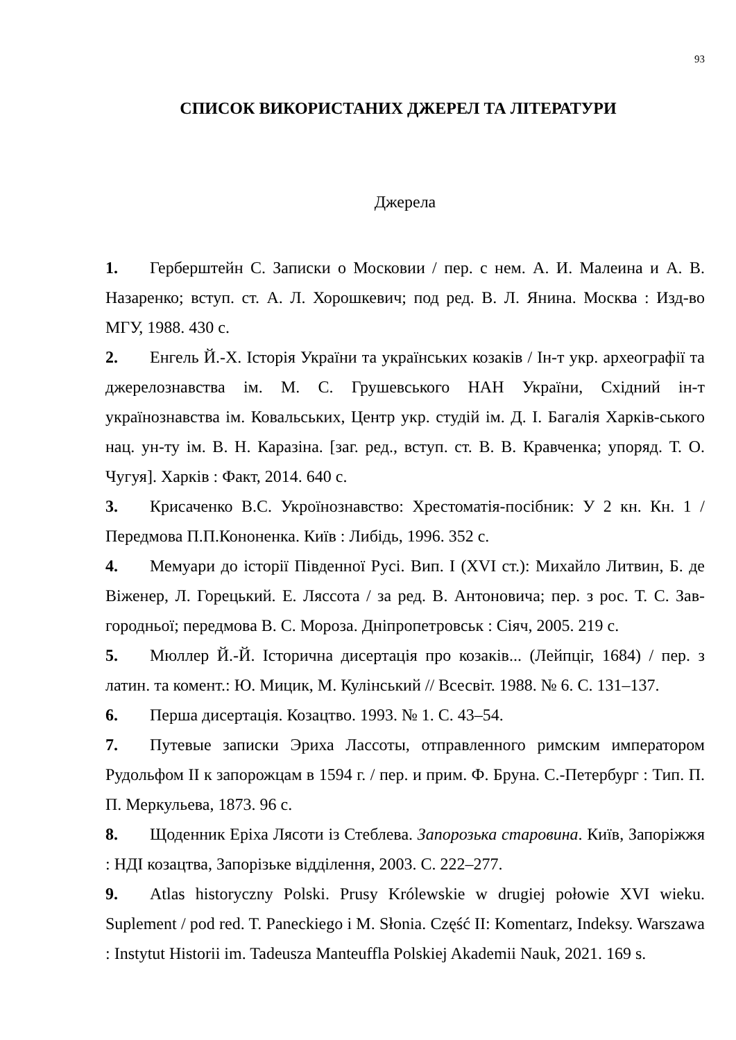93
СПИСОК ВИКОРИСТАНИХ ДЖЕРЕЛ ТА ЛІТЕРАТУРИ
Джерела
1. Герберштейн С. Записки о Московии / пер. с нем. А. И. Малеина и А. В. Назаренко; вступ. ст. А. Л. Хорошкевич; под ред. В. Л. Янина. Москва : Изд-во МГУ, 1988. 430 с.
2. Енгель Й.-Х. Історія України та українських козаків / Ін-т укр. археографії та джерелознавства ім. М. С. Грушевського НАН України, Східний ін-т українознавства ім. Ковальських, Центр укр. студій ім. Д. І. Багалія Харків-ського нац. ун-ту ім. В. Н. Каразіна. [заг. ред., вступ. ст. В. В. Кравченка; упоряд. Т. О. Чугуя]. Харків : Факт, 2014. 640 с.
3. Крисаченко В.С. Укроїнознавство: Хрестоматія-посібник: У 2 кн. Кн. 1 / Передмова П.П.Кононенка. Київ : Либідь, 1996. 352 с.
4. Мемуари до історії Південної Русі. Вип. І (XVI ст.): Михайло Литвин, Б. де Віженер, Л. Горецький. Е. Ляссота / за ред. В. Антоновича; пер. з рос. Т. С. Зав-городньої; передмова В. С. Мороза. Дніпропетровськ : Сіяч, 2005. 219 с.
5. Мюллер Й.-Й. Історична дисертація про козаків... (Лейпціг, 1684) / пер. з латин. та комент.: Ю. Мицик, М. Кулінський // Всесвіт. 1988. № 6. С. 131–137.
6. Перша дисертація. Козацтво. 1993. № 1. С. 43–54.
7. Путевые записки Эриха Лассоты, отправленного римским императором Рудольфом II к запорожцам в 1594 г. / пер. и прим. Ф. Бруна. С.-Петербург : Тип. П. П. Меркульева, 1873. 96 с.
8. Щоденник Еріха Лясоти із Стеблева. Запорозька старовина. Київ, Запоріжжя : НДІ козацтва, Запорізьке відділення, 2003. С. 222–277.
9. Atlas historyczny Polski. Prusy Królewskie w drugiej połowie XVI wieku. Suplement / pod red. T. Paneckiego i M. Słonia. Część II: Komentarz, Indeksy. Warszawa : Instytut Historii im. Tadeusza Manteuffla Polskiej Akademii Nauk, 2021. 169 s.